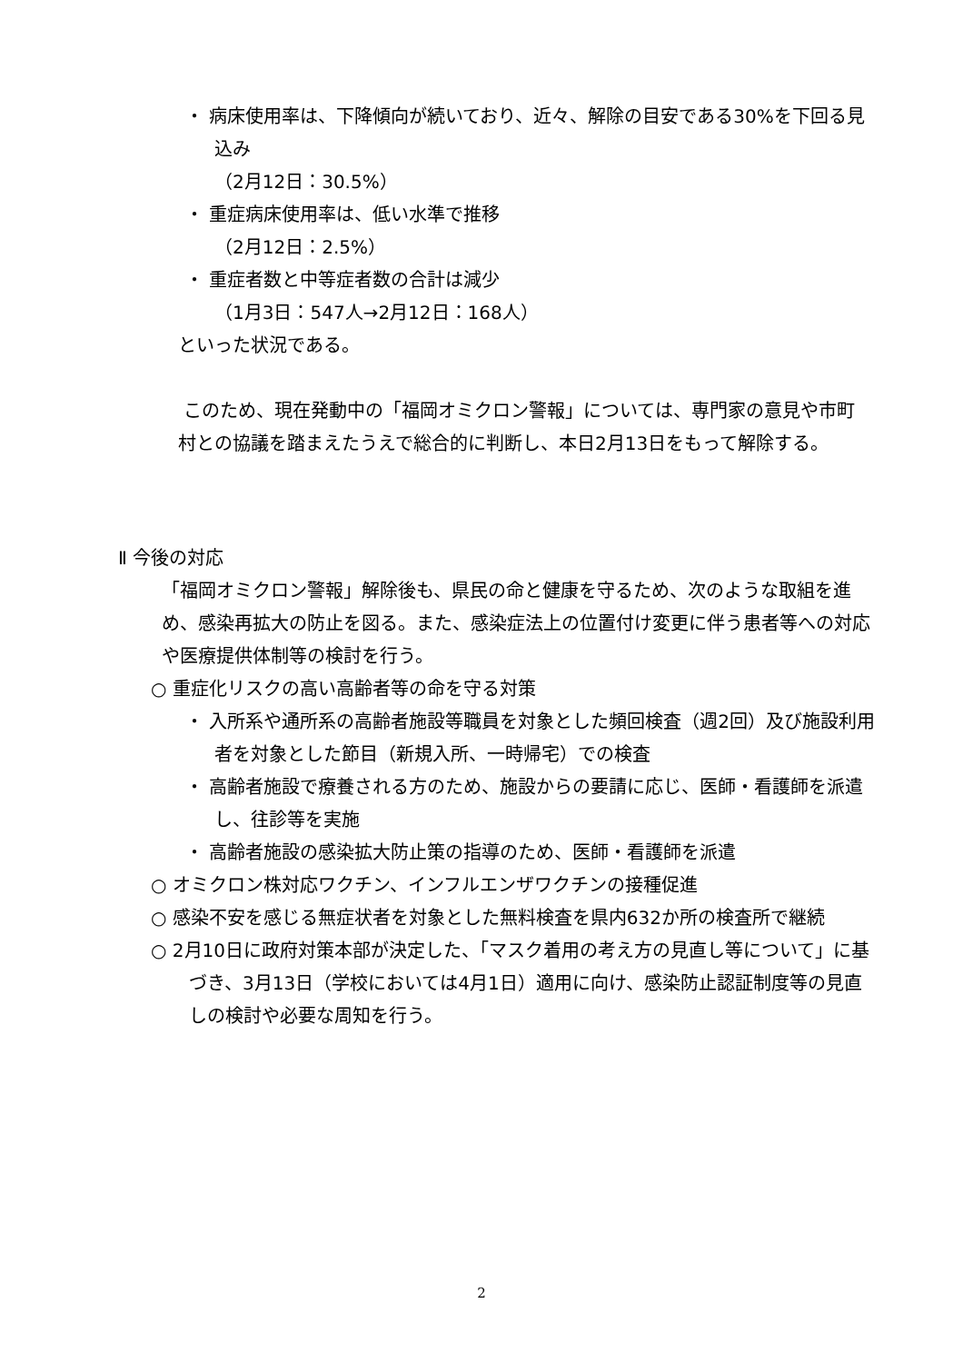・ 病床使用率は、下降傾向が続いており、近々、解除の目安である30%を下回る見込み
（2月12日：30.5%）
・ 重症病床使用率は、低い水準で推移
（2月12日：2.5%）
・ 重症者数と中等症者数の合計は減少
（1月3日：547人→2月12日：168人）
といった状況である。
このため、現在発動中の「福岡オミクロン警報」については、専門家の意見や市町村との協議を踏まえたうえで総合的に判断し、本日2月13日をもって解除する。
Ⅱ 今後の対応
「福岡オミクロン警報」解除後も、県民の命と健康を守るため、次のような取組を進め、感染再拡大の防止を図る。また、感染症法上の位置付け変更に伴う患者等への対応や医療提供体制等の検討を行う。
○ 重症化リスクの高い高齢者等の命を守る対策
・ 入所系や通所系の高齢者施設等職員を対象とした頻回検査（週2回）及び施設利用者を対象とした節目（新規入所、一時帰宅）での検査
・ 高齢者施設で療養される方のため、施設からの要請に応じ、医師・看護師を派遣し、往診等を実施
・ 高齢者施設の感染拡大防止策の指導のため、医師・看護師を派遣
○ オミクロン株対応ワクチン、インフルエンザワクチンの接種促進
○ 感染不安を感じる無症状者を対象とした無料検査を県内632か所の検査所で継続
○ 2月10日に政府対策本部が決定した、「マスク着用の考え方の見直し等について」に基づき、3月13日（学校においては4月1日）適用に向け、感染防止認証制度等の見直しの検討や必要な周知を行う。
2